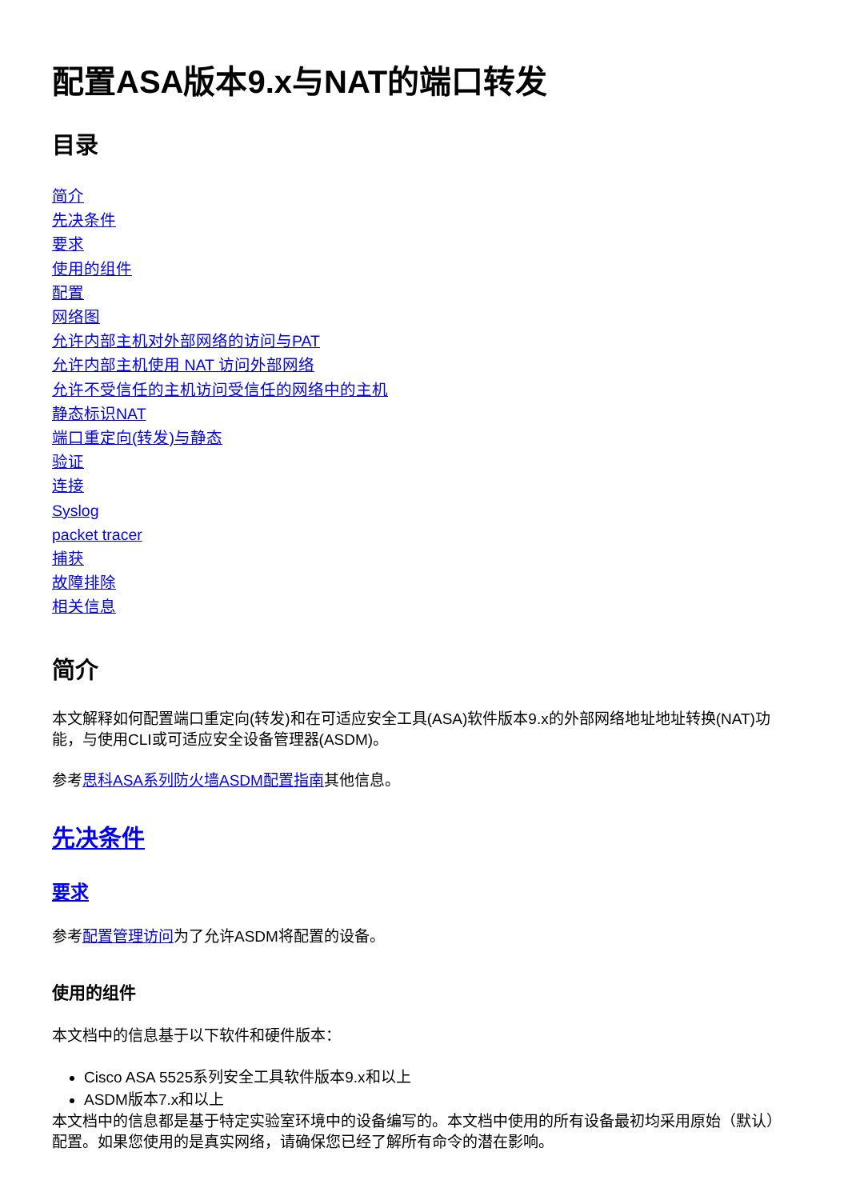配置ASA版本9.x与NAT的端口转发
目录
简介
先决条件
要求
使用的组件
配置
网络图
允许内部主机对外部网络的访问与PAT
允许内部主机使用 NAT 访问外部网络
允许不受信任的主机访问受信任的网络中的主机
静态标识NAT
端口重定向(转发)与静态
验证
连接
Syslog
packet tracer
捕获
故障排除
相关信息
简介
本文解释如何配置端口重定向(转发)和在可适应安全工具(ASA)软件版本9.x的外部网络地址地址转换(NAT)功能，与使用CLI或可适应安全设备管理器(ASDM)。
参考思科ASA系列防火墙ASDM配置指南其他信息。
先决条件
要求
参考配置管理访问为了允许ASDM将配置的设备。
使用的组件
本文档中的信息基于以下软件和硬件版本：
Cisco ASA 5525系列安全工具软件版本9.x和以上
ASDM版本7.x和以上
本文档中的信息都是基于特定实验室环境中的设备编写的。本文档中使用的所有设备最初均采用原始（默认）配置。如果您使用的是真实网络，请确保您已经了解所有命令的潜在影响。